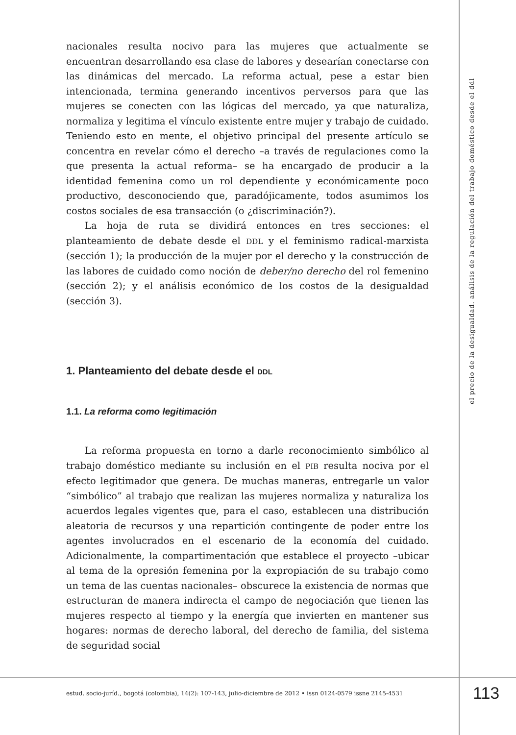nacionales resulta nocivo para las mujeres que actualmente se encuentran desarrollando esa clase de labores y desearían conectarse con las dinámicas del mercado. La reforma actual, pese a estar bien intencionada, termina generando incentivos perversos para que las mujeres se conecten con las lógicas del mercado, ya que naturaliza, normaliza y legitima el vínculo existente entre mujer y trabajo de cuidado. Teniendo esto en mente, el objetivo principal del presente artículo se concentra en revelar cómo el derecho –a través de regulaciones como la que presenta la actual reforma– se ha encargado de producir a la identidad femenina como un rol dependiente y económicamente poco productivo, desconociendo que, paradójicamente, todos asumimos los costos sociales de esa transacción (o ¿discriminación?).
La hoja de ruta se dividirá entonces en tres secciones: el planteamiento de debate desde el DDL y el feminismo radical-marxista (sección 1); la producción de la mujer por el derecho y la construcción de las labores de cuidado como noción de deber/no derecho del rol femenino (sección 2); y el análisis económico de los costos de la desigualdad (sección 3).
1. Planteamiento del debate desde el DDL
1.1. La reforma como legitimación
La reforma propuesta en torno a darle reconocimiento simbólico al trabajo doméstico mediante su inclusión en el PIB resulta nociva por el efecto legitimador que genera. De muchas maneras, entregarle un valor “simbólico” al trabajo que realizan las mujeres normaliza y naturaliza los acuerdos legales vigentes que, para el caso, establecen una distribución aleatoria de recursos y una repartición contingente de poder entre los agentes involucrados en el escenario de la economía del cuidado. Adicionalmente, la compartimentación que establece el proyecto –ubicar al tema de la opresión femenina por la expropiación de su trabajo como un tema de las cuentas nacionales– obscurece la existencia de normas que estructuran de manera indirecta el campo de negociación que tienen las mujeres respecto al tiempo y la energía que invierten en mantener sus hogares: normas de derecho laboral, del derecho de familia, del sistema de seguridad social
el precio de la desigualdad. análisis de la regulación del trabajo doméstico desde el ddl
estud. socio-juríd., bogotá (colombia), 14(2): 107-143, julio-diciembre de 2012 • issn 0124-0579 issne 2145-4531
113